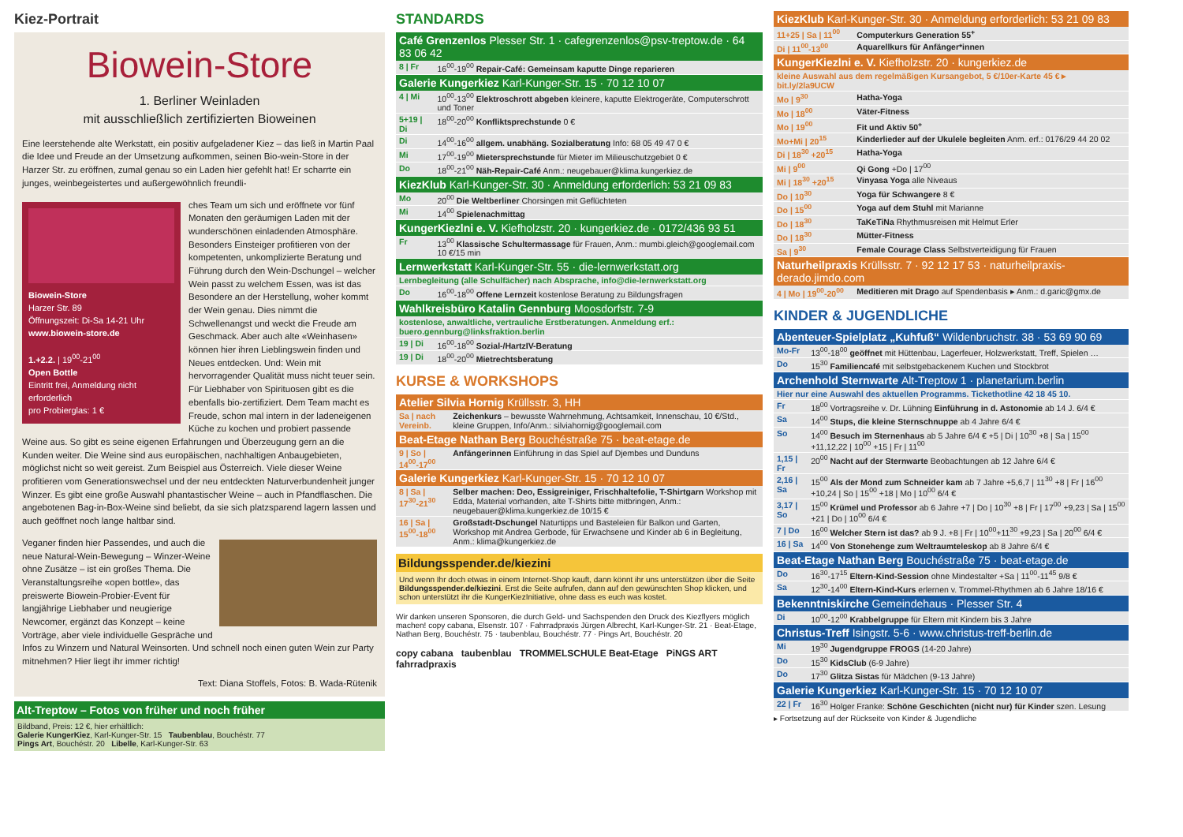Kiez-Portrait
Biowein-Store
1. Berliner Weinladen
mit ausschließlich zertifizierten Bioweinen
Eine leerstehende alte Werkstatt, ein positiv aufgeladener Kiez – das ließ in Martin Paal die Idee und Freude an der Umsetzung aufkommen, seinen Bio-wein-Store in der Harzer Str. zu eröffnen, zumal genau so ein Laden hier gefehlt hat! Er scharrte ein junges, weinbegeistertes und außergewöhnlich freundli-
Biowein-Store
Harzer Str. 89
Öffnungszeit: Di-Sa 14-21 Uhr
www.biowein-store.de
1.+2.2. | 19<sup>00</sup>-21<sup>00</sup>
Open Bottle
Eintritt frei, Anmeldung nicht erforderlich
pro Probierglas: 1 €
ches Team um sich und eröffnete vor fünf Monaten den geräumigen Laden mit der wunderschönen einladenden Atmosphäre. Besonders Einsteiger profitieren von der kompetenten, unkomplizierte Beratung und Führung durch den Wein-Dschungel – welcher Wein passt zu welchem Essen, was ist das Besondere an der Herstellung, woher kommt der Wein genau. Dies nimmt die Schwellenangst und weckt die Freude am Geschmack. Aber auch alte «Weinhasen» können hier ihren Lieblingswein finden und Neues entdecken. Und: Wein mit hervorragender Qualität muss nicht teuer sein. Für Liebhaber von Spirituosen gibt es die ebenfalls bio-zertifiziert. Dem Team macht es Freude, schon mal intern in der ladeneigenen Küche zu kochen und probiert passende Weine aus. So gibt es seine eigenen Erfahrungen und Überzeugung gern an die Kunden weiter. Die Weine sind aus europäischen, nachhaltigen Anbaugebieten, möglichst nicht so weit gereist. Zum Beispiel aus Österreich. Viele dieser Weine profitieren vom Generationswechsel und der neu entdeckten Naturverbundenheit junger Winzer. Es gibt eine große Auswahl phantastischer Weine – auch in Pfandflaschen. Die angebotenen Bag-in-Box-Weine sind beliebt, da sie sich platzsparend lagern lassen und auch geöffnet noch lange haltbar sind.
Veganer finden hier Passendes, und auch die neue Natural-Wein-Bewegung – Winzer-Weine ohne Zusätze – ist ein großes Thema. Die Veranstaltungsreihe «open bottle», das preiswerte Biowein-Probier-Event für langjährige Liebhaber und neugierige Newcomer, ergänzt das Konzept – keine Vorträge, aber viele individuelle Gespräche und Infos zu Winzern und Natural Weinsorten. Und schnell noch einen guten Wein zur Party mitnehmen? Hier liegt ihr immer richtig!
Text: Diana Stoffels, Fotos: B. Wada-Rütenik
Alt-Treptow – Fotos von früher und noch früher
Bildband, Preis: 12 €, hier erhältlich:
Galerie KungerKiez, Karl-Kunger-Str. 15 Taubenblau, Bouchéstr. 77
Pings Art, Bouchéstr. 20 Libelle, Karl-Kunger-Str. 63
STANDARDS
| Café Grenzenlos Plesser Str. 1 · cafegrenzenlos@psv-treptow.de · 64 83 06 42 | |
| --- | --- |
| 8 / Fr | 16<sup>00</sup>-19<sup>00</sup> Repair-Café: Gemeinsam kaputte Dinge reparieren |
| Galerie Kungerkiez Karl-Kunger-Str. 15 · 70 12 10 07 | |
| 4 / Mi | 10<sup>00</sup>-13<sup>00</sup> Elektroschrott abgeben kleinere, kaputte Elektrogeräte, Computerschrott und Toner |
| 5+19 / Di | 18<sup>00</sup>-20<sup>00</sup> Konfliktsprechstunde 0 € |
| Di | 14<sup>00</sup>-16<sup>00</sup> allgem. unabhäng. Sozialberatung Info: 68 05 49 47 0 € |
| Mi | 17<sup>00</sup>-19<sup>00</sup> Mietersprechstunde für Mieter im Milieuschutzgebiet 0 € |
| Do | 18<sup>00</sup>-21<sup>00</sup> Näh-Repair-Café Anm.: neugebauer@klima.kungerkiez.de |
| KiezKlub Karl-Kunger-Str. 30 · Anmeldung erforderlich: 53 21 09 83 | |
| Mo | 20<sup>00</sup> Die Weltberliner Chorsingen mit Geflüchteten |
| Mi | 14<sup>00</sup> Spielenachmittag |
| KungerKiezlni e. V. Kiefholzstr. 20 · kungerkiez.de · 0172/436 93 51 | |
| Fr | 13<sup>00</sup> Klassische Schultermassage für Frauen, Anm.: mumbi.gleich@googlemail.com 10 €/15 min |
| Lernwerkstatt Karl-Kunger-Str. 55 · die-lernwerkstatt.org | |
| Lernbegleitung (alle Schulfächer) nach Absprache, info@die-lernwerkstatt.org | |
| Do | 16<sup>00</sup>-18<sup>00</sup> Offene Lernzeit kostenlose Beratung zu Bildungsfragen |
| Wahlkreisbüro Katalin Gennburg Moosdorfstr. 7-9 | |
| kostenlose, anwaltliche, vertrauliche Erstberatungen. Anmeldung erf.: buero.gennburg@linksfraktion.berlin | |
| 19 / Di | 16<sup>00</sup>-18<sup>00</sup> Sozial-/HartzIV-Beratung |
| 19 / Di | 18<sup>00</sup>-20<sup>00</sup> Mietrechtsberatung |
KURSE & WORKSHOPS
| Atelier Silvia Hornig Krüllsstr. 3, HH | |
| --- | --- |
| Sa / nach Vereinb. | Zeichenkurs – bewusste Wahrnehmung, Achtsamkeit, Innenschau, 10 €/Std., kleine Gruppen, Info/Anm.: silviahornig@googlemail.com |
| Beat-Etage Nathan Berg Bouchéstraße 75 · beat-etage.de | |
| 9 / So / 14<sup>00</sup>-17<sup>00</sup> | Anfängerinnen Einführung in das Spiel auf Djembes und Dunduns |
| Galerie Kungerkiez Karl-Kunger-Str. 15 · 70 12 10 07 | |
| 8 / Sa / 17<sup>30</sup>-21<sup>30</sup> | Selber machen: Deo, Essigreiniger, Frischhaltefolie, T-Shirtgarn Workshop mit Edda, Material vorhanden, alte T-Shirts bitte mitbringen, Anm.: neugebauer@klima.kungerkiez.de 10/15 € |
| 16 / Sa / 15<sup>00</sup>-18<sup>00</sup> | Großstadt-Dschungel Naturtipps und Basteleien für Balkon und Garten, Workshop mit Andrea Gerbode, für Erwachsene und Kinder ab 6 in Begleitung, Anm.: klima@kungerkiez.de |
Bildungsspender.de/kiezini
Und wenn Ihr doch etwas in einem Internet-Shop kauft, dann könnt ihr uns unterstützen über die Seite Bildungsspender.de/kiezini. Erst die Seite aufrufen, dann auf den gewünschten Shop klicken, und schon unterstützt ihr die KungerKiezInitiative, ohne dass es euch was kostet.
Wir danken unseren Sponsoren, die durch Geld- und Sachspenden den Druck des Kiezflyers möglich machen! copy cabana, Elsenstr. 107 · Fahrradpraxis Jürgen Albrecht, Karl-Kunger-Str. 21 · Beat-Etage, Nathan Berg, Bouchéstr. 75 · taubenblau, Bouchéstr. 77 · Pings Art, Bouchéstr. 20
copy cabana taubenblau TROMMELSCHULE Beat-Etage PiNGS ART fahrradpraxis
| KiezKlub Karl-Kunger-Str. 30 · Anmeldung erforderlich: 53 21 09 83 | |
| --- | --- |
| 11+25 / Sa / 11<sup>00</sup> | Computerkurs Generation 55<sup>+</sup> |
| Di / 11<sup>00</sup>-13<sup>00</sup> | Aquarellkurs für Anfänger*innen |
| KungerKiezlni e. V. Kiefholzstr. 20 · kungerkiez.de | |
| kleine Auswahl aus dem regelmäßigen Kursangebot, 5 €/10er-Karte 45 € ▸ bit.ly/2la9UCW | |
| Mo / 9<sup>30</sup> | Hatha-Yoga |
| Mo / 18<sup>00</sup> | Väter-Fitness |
| Mo / 19<sup>00</sup> | Fit und Aktiv 50<sup>+</sup> |
| Mo+Mi / 20<sup>15</sup> | Kinderlieder auf der Ukulele begleiten Anm. erf.: 0176/29 44 20 02 |
| Di / 18<sup>30</sup> +20<sup>15</sup> | Hatha-Yoga |
| Mi / 9<sup>00</sup> | Qi Gong +Do / 17<sup>00</sup> |
| Mi / 18<sup>30</sup> +20<sup>15</sup> | Vinyasa Yoga alle Niveaus |
| Do / 10<sup>30</sup> | Yoga für Schwangere 8 € |
| Do / 15<sup>00</sup> | Yoga auf dem Stuhl mit Marianne |
| Do / 18<sup>30</sup> | TaKeTiNa Rhythmusreisen mit Helmut Erler |
| Do / 18<sup>30</sup> | Mütter-Fitness |
| Sa / 9<sup>30</sup> | Female Courage Class Selbstverteidigung für Frauen |
| Naturheilpraxis Krüllsstr. 7 · 92 12 17 53 · naturheilpraxis-derado.jimdo.com | |
| 4 / Mo / 19<sup>00</sup>-20<sup>00</sup> | Meditieren mit Drago auf Spendenbasis ▸ Anm.: d.garic@gmx.de |
KINDER & JUGENDLICHE
| Abenteuer-Spielplatz „Kuhfuß“ Wildenbruchstr. 38 · 53 69 90 69 | |
| --- | --- |
| Mo-Fr | 13<sup>00</sup>-18<sup>00</sup> geöffnet mit Hüttenbau, Lagerfeuer, Holzwerkstatt, Treff, Spielen … |
| Do | 15<sup>30</sup> Familiencafé mit selbstgebackenem Kuchen und Stockbrot |
| Archenhold Sternwarte Alt-Treptow 1 · planetarium.berlin | |
| Hier nur eine Auswahl des aktuellen Programms. Tickethotline 42 18 45 10. | |
| Fr | 18<sup>00</sup> Vortragsreihe v. Dr. Lühning Einführung in d. Astonomie ab 14 J. 6/4 € |
| Sa | 14<sup>00</sup> Stups, die kleine Sternschnuppe ab 4 Jahre 6/4 € |
| So | 14<sup>00</sup> Besuch im Sternenhaus ab 5 Jahre 6/4 € +5 / Di / 10<sup>30</sup> +8 / Sa / 15<sup>00</sup> +11,12,22 / 10<sup>00</sup> +15 / Fr / 11<sup>00</sup> |
| 1,15 / Fr | 20<sup>00</sup> Nacht auf der Sternwarte Beobachtungen ab 12 Jahre 6/4 € |
| 2,16 / Sa | 15<sup>00</sup> Als der Mond zum Schneider kam ab 7 Jahre +5,6,7 / 11<sup>30</sup> +8 / Fr / 16<sup>00</sup> +10,24 / So / 15<sup>00</sup> +18 / Mo / 10<sup>00</sup> 6/4 € |
| 3,17 / So | 15<sup>00</sup> Krümel und Professor ab 6 Jahre +7 / Do / 10<sup>30</sup> +8 / Fr / 17<sup>00</sup> +9,23 / Sa / 15<sup>00</sup> +21 / Do / 10<sup>00</sup> 6/4 € |
| 7 / Do | 16<sup>00</sup> Welcher Stern ist das? ab 9 J. +8 / Fr / 10<sup>00</sup>+11<sup>30</sup> +9,23 / Sa / 20<sup>00</sup> 6/4 € |
| 16 / Sa | 14<sup>00</sup> Von Stonehenge zum Weltraumteleskop ab 8 Jahre 6/4 € |
| Beat-Etage Nathan Berg Bouchéstraße 75 · beat-etage.de | |
| Do | 16<sup>30</sup>-17<sup>15</sup> Eltern-Kind-Session ohne Mindestalter +Sa / 11<sup>00</sup>-11<sup>45</sup> 9/8 € |
| Sa | 12<sup>30</sup>-14<sup>00</sup> Eltern-Kind-Kurs erlernen v. Trommel-Rhythmen ab 6 Jahre 18/16 € |
| Bekenntniskirche Gemeindehaus · Plesser Str. 4 | |
| Di | 10<sup>00</sup>-12<sup>00</sup> Krabbelgruppe für Eltern mit Kindern bis 3 Jahre |
| Christus-Treff Isingstr. 5-6 · www.christus-treff-berlin.de | |
| Mi | 19<sup>30</sup> Jugendgruppe FROGS (14-20 Jahre) |
| Do | 15<sup>30</sup> KidsClub (6-9 Jahre) |
| Do | 17<sup>30</sup> Glitza Sistas für Mädchen (9-13 Jahre) |
| Galerie Kungerkiez Karl-Kunger-Str. 15 · 70 12 10 07 | |
| 22 / Fr | 16<sup>30</sup> Holger Franke: Schöne Geschichten (nicht nur) für Kinder szen. Lesung |
▸ Fortsetzung auf der Rückseite von Kinder & Jugendliche